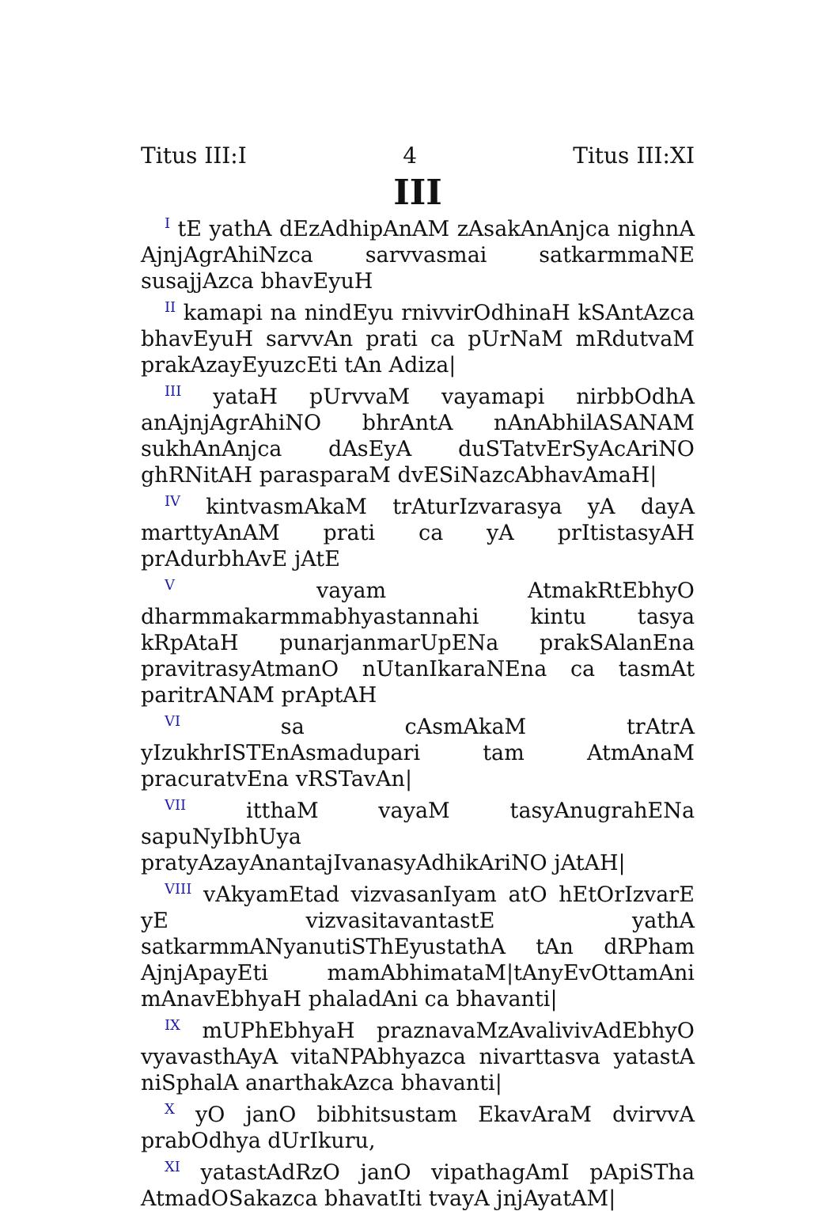Titus III:I 4 Titus III:XI
III
<sup>I</sup> tE yathA dEzAdhipAnAM zAsakAnAnjca nighnA AjnjAgrAhiNzca sarvvasmai satkarmmaNE susajjAzca bhavEyuH
<sup>II</sup> kamapi na nindEyu rnivvirOdhinaH kSAntAzca bhavEyuH sarvvAn prati ca pUrNaM mRdutvaM prakAzayEyuzcEti tAn Adiza|
<sup>III</sup> yataH pUrvvaM vayamapi nirbbOdhA anAjnjAgrAhiNO bhrAntA nAnAbhilASANAM sukhAnAnjca dAsEyA duSTatvErSyAcAriNO ghRNitAH parasparaM dvESiNazcAbhavAmaH|
<sup>IV</sup> kintvasmAkaM trAturIzvarasya yA dayA marttyAnAM prati ca yA prItistasyAH prAdurbhAvE jAtE
<sup>V</sup> vayam AtmakRtEbhyO dharmmakarmmabhyastannahi kintu tasya kRpAtaH punarjanmarUpENa prakSAlanEna pravitrasyAtmanO nUtanIkaraNEna ca tasmAt paritrANAM prAptAH
<sup>VI</sup> sa cAsmAkaM trAtrA yIzukhrISTEnAsmadupari tam AtmAnaM pracuratvEna vRSTavAn|
<sup>VII</sup> itthaM vayaM tasyAnugrahENa sapuNyIbhUya pratyAzayAnantajIvanasyAdhikAriNO jAtAH|
<sup>VIII</sup> vAkyamEtad vizvasanIyam atO hEtOrIzvarE yE vizvasitavantastE yathA satkarmmANyanutiSThEyustathA tAn dRPham AjnjApayEti mamAbhimataM|tAnyEvOttamAni mAnavEbhyaH phaladAni ca bhavanti|
<sup>IX</sup> mUPhEbhyaH praznavaMzAvalivivAdEbhyO vyavasthAyA vitaNPAbhyazca nivarttasva yatastA niSphalA anarthakAzca bhavanti|
<sup>X</sup> yO janO bibhitsustam EkavAraM dvirvvA prabOdhya dUrIkuru,
<sup>XI</sup> yatastAdRzO janO vipathagAmI pApiSTha AtmadOSakazca bhavatIti tvayA jnjAyatAM|